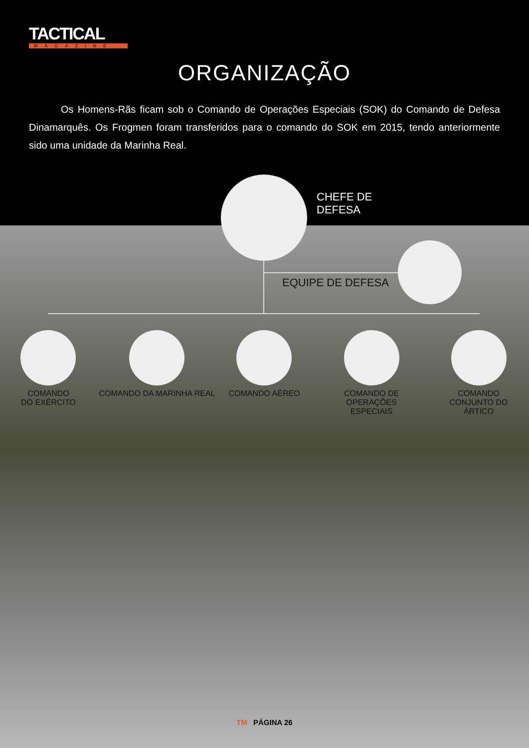TACTICAL
MAGAZINE
ORGANIZAÇÃO
Os Homens-Rãs ficam sob o Comando de Operações Especiais (SOK) do Comando de Defesa Dinamarquês. Os Frogmen foram transferidos para o comando do SOK em 2015, tendo anteriormente sido uma unidade da Marinha Real.
CHEFE DE
DEFESA
EQUIPE DE DEFESA
COMANDO
DO EXÉRCITO
COMANDO DA MARINHA REAL COMANDO AÉREO
COMANDO DE
OPERAÇÕES ESPECIAIS
COMANDO
CONJUNTO DO
ÁRTICO
TM PÁGINA 26